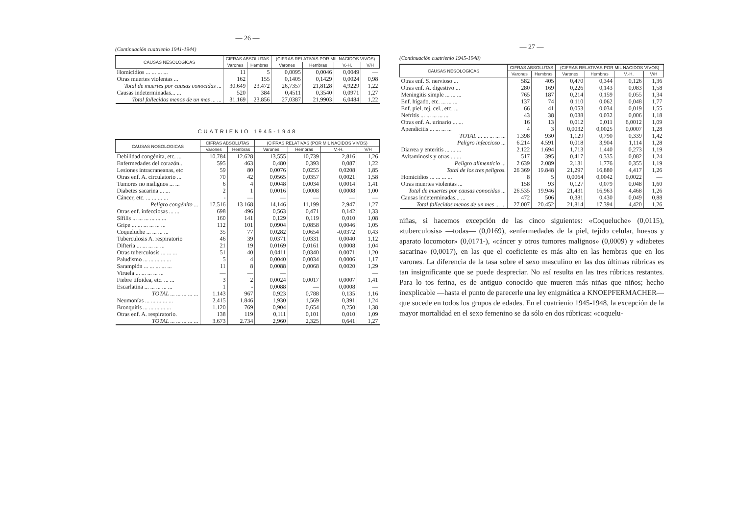— 26 —
(Continuación cuatrienio 1941-1944)
| CAUSAS NESOLOGICAS | CIFRAS ABSOLUTAS | | (CIFRAS RELATIVAS POR MIL NACIDOS VIVOS) | | | |
| --- | --- | --- | --- | --- | --- | --- |
| | Varones | Hembras | Varones | Hembras | V.-H. | V/H |
| Homicidios ... ... ... ... | 11 | 5 | 0,0095 | 0,0046 | 0,0049 | — |
| Otras muertes violentas ... | 162 | 155 | 0,1405 | 0,1429 | 0,0024 | 0,98 |
| Total de muertes por causas conocidas ... | 30.649 | 23.472 | 26,7357 | 21,8128 | 4,9229 | 1,22 |
| Causas indeterminadas... ... | 520 | 384 | 0,4511 | 0,3540 | 0,0971 | 1,27 |
| Total fallecidos menos de un mes ... ... | 31.169 | 23.856 | 27,0387 | 21,9903 | 6,0484 | 1,22 |
CUATRIENIO 1945-1948
| CAUSAS NOSOLOGICAS | CIFRAS ABSOLUTAS | | (CIFRAS RELATIVAS (POR MIL NACIDOS VIVOS) | | | |
| --- | --- | --- | --- | --- | --- | --- |
| | Varones | Hembras | Varones | Hembras | V.-H. | V/H |
| Debilidad congénita, etc. ... | 10.784 | 12.628 | 13,555 | 10,739 | 2,816 | 1,26 |
| Enfermedades del corazón.. | 595 | 463 | 0,480 | 0,393 | 0,087 | 1,22 |
| Lesiones intracraneanas, etc | 59 | 80 | 0,0076 | 0,0255 | 0,0208 | 1,85 |
| Otras enf. A. circulatorio ... | 70 | 42 | 0,0565 | 0,0357 | 0,0021 | 1,58 |
| Tumores no malignos ... ... | 6 | 4 | 0,0048 | 0,0034 | 0,0014 | 1,41 |
| Diabetes sacarina ... ... | 2 | 1 | 0,0016 | 0,0008 | 0,0008 | 1,00 |
| Cáncer, etc. ... ... ... ... | - | — | — | — | — | — |
| Peligro congénito ... | 17.516 | 13 168 | 14,146 | 11,199 | 2,947 | 1,27 |
| Otras enf. infecciosas ... ... | 698 | 496 | 0,563 | 0,471 | 0,142 | 1,33 |
| Sífilis ... ... ... ... ... ... | 160 | 141 | 0,129 | 0,119 | 0,010 | 1,08 |
| Gripe ... ... ... ... ... ... | 112 | 101 | 0,0904 | 0,0858 | 0,0046 | 1,05 |
| Coqueluche ... ... ... ... | 35 | 77 | 0,0282 | 0,0654 | -0,0372 | 0,43 |
| Tuberculosis A. respiratorio | 46 | 39 | 0,0371 | 0,0331 | 0,0040 | 1,12 |
| Difteria ... ... ... ... ... | 21 | 19 | 0,0169 | 0,0161 | 0,0008 | 1,04 |
| Otras tuberculosis ... ... ... | 51 | 40 | 0,0411 | 0,0340 | 0,0071 | 1,20 |
| Paludismo ... ... ... ... ... | 5 | 4 | 0,0040 | 0,0034 | 0,0006 | 1,17 |
| Sarampión ... ... ... ... ... | 11 | 8 | 0,0088 | 0,0068 | 0,0020 | 1,29 |
| Viruela ... ... ... ... ... | — | — | — | | | — |
| Fiebre tifoidea, etc. ... ... | 3 | 2 | 0,0024 | 0,0017 | 0,0007 | 1,41 |
| Escarlatina ... ... ... ... ... | 1 | - | 0,0088 | — | 0,0008 | — |
| TOTAL ... ... ... ... ... | 1.143 | 967 | 0,923 | 0,788 | 0,135 | 1,16 |
| Neumonías ... ... ... ... ... | 2.415 | 1.846 | 1,930 | 1,569 | 0,391 | 1,24 |
| Bronquitis ... ... ... ... ... | 1.120 | 769 | 0,904 | 0,654 | 0,250 | 1,38 |
| Otras enf. A. respiratorio. | 138 | 119 | 0,111 | 0,101 | 0,010 | 1,09 |
| TOTAL ... ... ... ... ... | 3.673 | 2.734 | 2,960 | 2,325 | 0,641 | 1,27 |
— 27 —
(Continuación cuatrienio 1945-1948)
| CAUSAS NESOLOGICAS | CIFRAS ABSOLUTAS | | (CIFRAS RELATIVAS POR MIL NACIDOS VIVOS) | | | |
| --- | --- | --- | --- | --- | --- | --- |
| | Varones | Hembras | Varones | Hembras | V.-H. | V/H |
| Otras enf. S. nervioso ... | 582 | 405 | 0,470 | 0,344 | 0,126 | 1,36 |
| Otras enf. A. digestivo ... | 280 | 169 | 0,226 | 0,143 | 0,083 | 1,58 |
| Meningitis simple ... ... ... | 765 | 187 | 0,214 | 0,159 | 0,055 | 1,34 |
| Enf. hígado, etc. ... ... ... | 137 | 74 | 0,110 | 0,062 | 0,048 | 1,77 |
| Enf. piel, tej. cel., etc. ... | 66 | 41 | 0,053 | 0,034 | 0,019 | 1,55 |
| Nefritis ... ... ... ... ... | 43 | 38 | 0,038 | 0,032 | 0,006 | 1,18 |
| Otras enf. A. urinario ... ... | 16 | 13 | 0,012 | 0,011 | 6,0012 | 1,09 |
| Apendicitis ... ... ... ... | 4 | 3 | 0,0032 | 0,0025 | 0,0007 | 1,28 |
| TOTAL ... ... ... ... ... | 1.398 | 930 | 1,129 | 0,790 | 0,339 | 1,42 |
| Peligro infeccioso ... | 6.214 | 4.591 | 0,018 | 3,904 | 1,114 | 1,28 |
| Diarrea y enteritis ... ... ... | 2.122 | 1.694 | 1,713 | 1,440 | 0,273 | 1,19 |
| Avitaminosis y otras ... ... | 517 | 395 | 0,417 | 0,335 | 0,082 | 1,24 |
| Peligro alimenticio ... | 2 639 | 2.089 | 2,131 | 1,776 | 0,355 | 1,19 |
| Total de los tres peligros. | 26 369 | 19.848 | 21,297 | 16,880 | 4,417 | 1,26 |
| Homicidios ... ... ... ... | 8 | 5 | 0,0064 | 0,0042 | 0,0022 | — |
| Otras muertes violentas ... | 158 | 93 | 0,127 | 0,079 | 0,048 | 1,60 |
| Total de muertes por causas conocidas ... | 26.535 | 19.946 | 21,431 | 16,963 | 4,468 | 1,26 |
| Causas indeterminadas... ... | 472 | 506 | 0,381 | 0,430 | 0,049 | 0,88 |
| Total fallecidos menos de un mes ... ... | 27.007 | 20.452 | 21,814 | 17,394 | 4,420 | 1,26 |
niñas, si hacemos excepción de las cinco siguientes: «Coqueluche» (0,0115), «tuberculosis» —todas— (0,0169), «enfermedades de la piel, tejido celular, huesos y aparato locomotor» (0,0171-), «cáncer y otros tumores malignos» (0,0009) y «diabetes sacarina» (0,0017), en las que el coeficiente es más alto en las hembras que en los varones. La diferencia de la tasa sobre el sexo masculino en las dos últimas rúbricas es tan insignificante que se puede despreciar. No así resulta en las tres rúbricas restantes. Para lo tos ferina, es de antiguo conocido que mueren más niñas que niños; hecho inexplicable —hasta el punto de parecerle una ley enigmática a KNOEPFERMACHER— que sucede en todos los grupos de edades. En el cuatrienio 1945-1948, la excepción de la mayor mortalidad en el sexo femenino se da sólo en dos rúbricas: «coquelu-